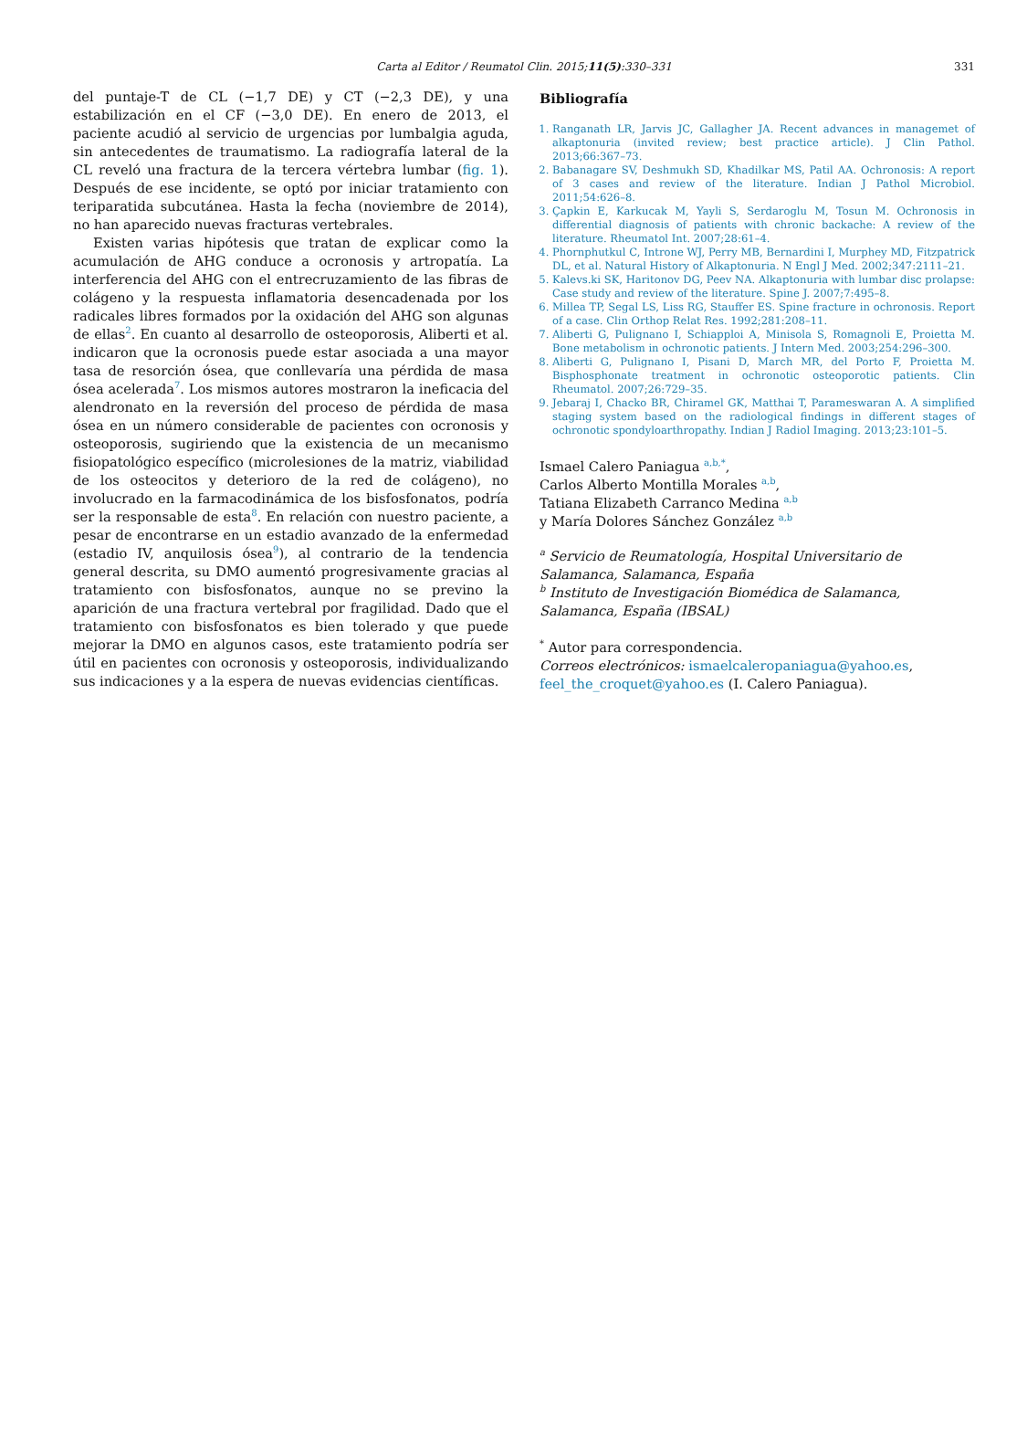Carta al Editor / Reumatol Clin. 2015;11(5):330–331 331
del puntaje-T de CL (−1,7 DE) y CT (−2,3 DE), y una estabilización en el CF (−3,0 DE). En enero de 2013, el paciente acudió al servicio de urgencias por lumbalgia aguda, sin antecedentes de traumatismo. La radiografía lateral de la CL reveló una fractura de la tercera vértebra lumbar (fig. 1). Después de ese incidente, se optó por iniciar tratamiento con teriparatida subcutánea. Hasta la fecha (noviembre de 2014), no han aparecido nuevas fracturas vertebrales.
Existen varias hipótesis que tratan de explicar como la acumulación de AHG conduce a ocronosis y artropatía. La interferencia del AHG con el entrecruzamiento de las fibras de colágeno y la respuesta inflamatoria desencadenada por los radicales libres formados por la oxidación del AHG son algunas de ellas<sup>2</sup>. En cuanto al desarrollo de osteoporosis, Aliberti et al. indicaron que la ocronosis puede estar asociada a una mayor tasa de resorción ósea, que conllevaría una pérdida de masa ósea acelerada<sup>7</sup>. Los mismos autores mostraron la ineficacia del alendronato en la reversión del proceso de pérdida de masa ósea en un número considerable de pacientes con ocronosis y osteoporosis, sugiriendo que la existencia de un mecanismo fisiopatológico específico (microlesiones de la matriz, viabilidad de los osteocitos y deterioro de la red de colágeno), no involucrado en la farmacodinámica de los bisfosfonatos, podría ser la responsable de esta<sup>8</sup>. En relación con nuestro paciente, a pesar de encontrarse en un estadio avanzado de la enfermedad (estadio IV, anquilosis ósea<sup>9</sup>), al contrario de la tendencia general descrita, su DMO aumentó progresivamente gracias al tratamiento con bisfosfonatos, aunque no se previno la aparición de una fractura vertebral por fragilidad. Dado que el tratamiento con bisfosfonatos es bien tolerado y que puede mejorar la DMO en algunos casos, este tratamiento podría ser útil en pacientes con ocronosis y osteoporosis, individualizando sus indicaciones y a la espera de nuevas evidencias científicas.
Bibliografía
1. Ranganath LR, Jarvis JC, Gallagher JA. Recent advances in managemet of alkaptonuria (invited review; best practice article). J Clin Pathol. 2013;66:367–73.
2. Babanagare SV, Deshmukh SD, Khadilkar MS, Patil AA. Ochronosis: A report of 3 cases and review of the literature. Indian J Pathol Microbiol. 2011;54:626–8.
3. Çapkin E, Karkucak M, Yayli S, Serdaroglu M, Tosun M. Ochronosis in differential diagnosis of patients with chronic backache: A review of the literature. Rheumatol Int. 2007;28:61–4.
4. Phornphutkul C, Introne WJ, Perry MB, Bernardini I, Murphey MD, Fitzpatrick DL, et al. Natural History of Alkaptonuria. N Engl J Med. 2002;347:2111–21.
5. Kalevs.ki SK, Haritonov DG, Peev NA. Alkaptonuria with lumbar disc prolapse: Case study and review of the literature. Spine J. 2007;7:495–8.
6. Millea TP, Segal LS, Liss RG, Stauffer ES. Spine fracture in ochronosis. Report of a case. Clin Orthop Relat Res. 1992;281:208–11.
7. Aliberti G, Pulignano I, Schiapploi A, Minisola S, Romagnoli E, Proietta M. Bone metabolism in ochronotic patients. J Intern Med. 2003;254:296–300.
8. Aliberti G, Pulignano I, Pisani D, March MR, del Porto F, Proietta M. Bisphosphonate treatment in ochronotic osteoporotic patients. Clin Rheumatol. 2007;26:729–35.
9. Jebaraj I, Chacko BR, Chiramel GK, Matthai T, Parameswaran A. A simplified staging system based on the radiological findings in different stages of ochronotic spondyloarthropathy. Indian J Radiol Imaging. 2013;23:101–5.
Ismael Calero Paniagua <sup>a,b,*</sup>,
Carlos Alberto Montilla Morales <sup>a,b</sup>,
Tatiana Elizabeth Carranco Medina <sup>a,b</sup>
y María Dolores Sánchez González <sup>a,b</sup>
<sup>a</sup> Servicio de Reumatología, Hospital Universitario de Salamanca, Salamanca, España
<sup>b</sup> Instituto de Investigación Biomédica de Salamanca, Salamanca, España (IBSAL)
<sup>*</sup> Autor para correspondencia.
Correos electrónicos: ismaelcaleropaniagua@yahoo.es, feel_the_croquet@yahoo.es (I. Calero Paniagua).